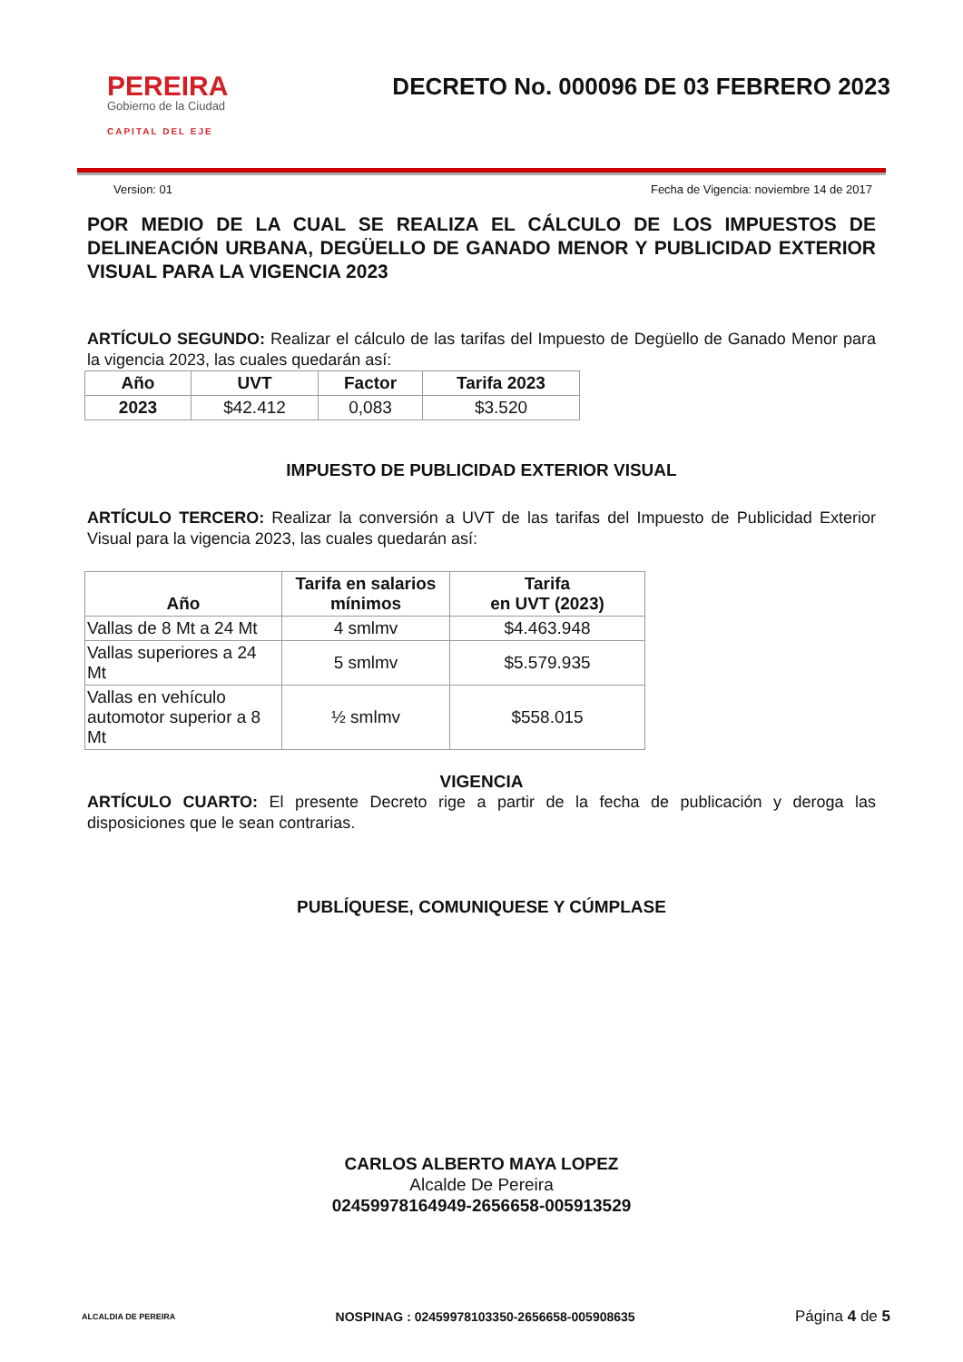PEREIRA
Gobierno de la Ciudad
CAPITAL DEL EJE
DECRETO No. 000096 DE 03 FEBRERO 2023
Version: 01 Fecha de Vigencia: noviembre 14 de 2017
POR MEDIO DE LA CUAL SE REALIZA EL CÁLCULO DE LOS IMPUESTOS DE DELINEACIÓN URBANA, DEGÜELLO DE GANADO MENOR Y PUBLICIDAD EXTERIOR VISUAL PARA LA VIGENCIA 2023
ARTÍCULO SEGUNDO: Realizar el cálculo de las tarifas del Impuesto de Degüello de Ganado Menor para la vigencia 2023, las cuales quedarán así:
| Año | UVT | Factor | Tarifa 2023 |
| --- | --- | --- | --- |
| 2023 | $42.412 | 0,083 | $3.520 |
IMPUESTO DE PUBLICIDAD EXTERIOR VISUAL
ARTÍCULO TERCERO: Realizar la conversión a UVT de las tarifas del Impuesto de Publicidad Exterior Visual para la vigencia 2023, las cuales quedarán así:
| Año | Tarifa en salarios mínimos | Tarifa en UVT (2023) |
| --- | --- | --- |
| Vallas de 8 Mt a 24 Mt | 4 smlmv | $4.463.948 |
| Vallas superiores a 24 Mt | 5 smlmv | $5.579.935 |
| Vallas en vehículo automotor superior a 8 Mt | ½ smlmv | $558.015 |
VIGENCIA
ARTÍCULO CUARTO: El presente Decreto rige a partir de la fecha de publicación y deroga las disposiciones que le sean contrarias.
PUBLÍQUESE, COMUNIQUESE Y CÚMPLASE
CARLOS ALBERTO MAYA LOPEZ
Alcalde De Pereira
02459978164949-2656658-005913529
ALCALDIA DE PEREIRA NOSPINAG : 02459978103350-2656658-005908635 Página 4 de 5